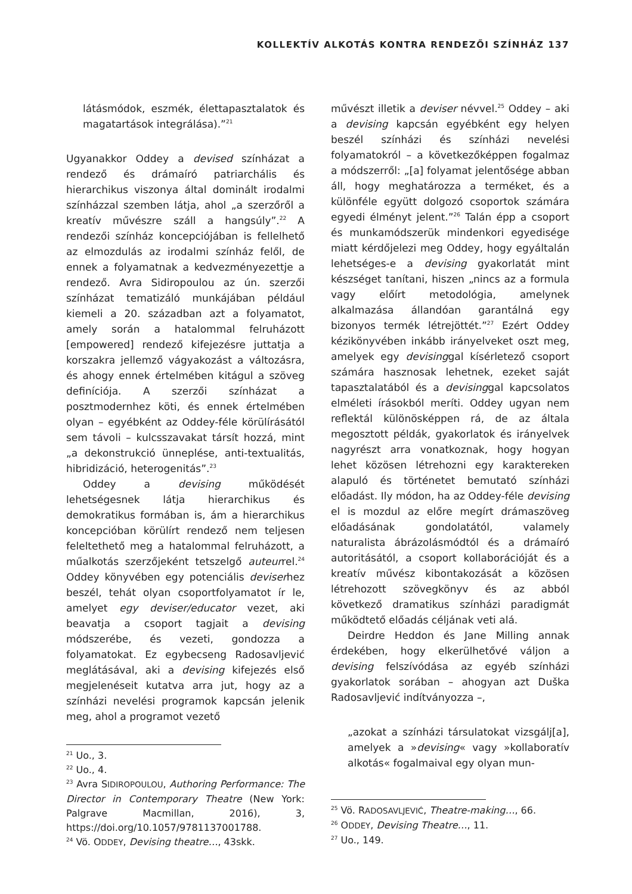KOLLEKTÍV ALKOTÁS KONTRA RENDEZŐI SZÍNHÁZ 137
látásmódok, eszmék, élettapasztalatok és magatartások integrálása).”<sup>21</sup>
Ugyanakkor Oddey a devised színházat a rendező és drámaíró patriarchális és hierarchikus viszonya által dominált irodalmi színházzal szemben látja, ahol „a szerzőről a kreatív művészre száll a hangsúly”.<sup>22</sup> A rendezői színház koncepciójában is fellelhető az elmozdulás az irodalmi színház felől, de ennek a folyamatnak a kedvezményezettje a rendező. Avra Sidiropoulou az ún. szerzői színházat tematizáló munkájában például kiemeli a 20. században azt a folyamatot, amely során a hatalommal felruházott [empowered] rendező kifejezésre juttatja a korszakra jellemző vágyakozást a változásra, és ahogy ennek értelmében kitágul a szöveg definíciója. A szerzői színházat a posztmodernhez köti, és ennek értelmében olyan – egyébként az Oddey-féle körülírásától sem távoli – kulcsszavakat társít hozzá, mint „a dekonstrukció ünneplése, anti-textualitás, hibridizáció, heterogenitás”.<sup>23</sup>
Oddey a devising működését lehetségesnek látja hierarchikus és demokratikus formában is, ám a hierarchikus koncepcióban körülírt rendező nem teljesen feleltethető meg a hatalommal felruházott, a műalkotás szerzőjeként tetszelgő auteurrel.<sup>24</sup> Oddey könyvében egy potenciális deviserhez beszél, tehát olyan csoportfolyamatot ír le, amelyet egy deviser/educator vezet, aki beavatja a csoport tagjait a devising módszerébe, és vezeti, gondozza a folyamatokat. Ez egybecseng Radosavljević meglátásával, aki a devising kifejezés első megjelenéseit kutatva arra jut, hogy az a színházi nevelési programok kapcsán jelenik meg, ahol a programot vezető
<sup>21</sup> Uo., 3.
<sup>22</sup> Uo., 4.
<sup>23</sup> Avra SIDIROPOULOU, Authoring Performance: The Director in Contemporary Theatre (New York: Palgrave Macmillan, 2016), 3, https://doi.org/10.1057/9781137001788.
<sup>24</sup> Vö. ODDEY, Devising theatre…, 43skk.
művészt illetik a deviser névvel.<sup>25</sup> Oddey – aki a devising kapcsán egyébként egy helyen beszél színházi és színházi nevelési folyamatokról – a következőképpen fogalmaz a módszerről: „[a] folyamat jelentősége abban áll, hogy meghatározza a terméket, és a különféle együtt dolgozó csoportok számára egyedi élményt jelent.”<sup>26</sup> Talán épp a csoport és munkamódszerük mindenkori egyedisége miatt kérdőjelezi meg Oddey, hogy egyáltalán lehetséges-e a devising gyakorlatát mint készséget tanítani, hiszen „nincs az a formula vagy előírt metodológia, amelynek alkalmazása állandóan garantálná egy bizonyos termék létrejöttét.”<sup>27</sup> Ezért Oddey kézikönyvében inkább irányelveket oszt meg, amelyek egy devisinggal kísérletező csoport számára hasznosak lehetnek, ezeket saját tapasztalatából és a devisinggal kapcsolatos elméleti írásokból meríti. Oddey ugyan nem reflektál különösképpen rá, de az általa megosztott példák, gyakorlatok és irányelvek nagyrészt arra vonatkoznak, hogy hogyan lehet közösen létrehozni egy karaktereken alapuló és történetet bemutató színházi előadást. Ily módon, ha az Oddey-féle devising el is mozdul az előre megírt drámaszöveg előadásának gondolatától, valamely naturalista ábrázolásmódtól és a drámaíró autoritásától, a csoport kollaborációját és a kreatív művész kibontakozását a közösen létrehozott szövegkönyv és az abból következő dramatikus színházi paradigmát működtető előadás céljának veti alá.
Deirdre Heddon és Jane Milling annak érdekében, hogy elkerülhetővé váljon a devising felszívódása az egyéb színházi gyakorlatok sorában – ahogyan azt Duška Radosavljević indítványozza –,
„azokat a színházi társulatokat vizsgálj[a], amelyek a »devising« vagy »kollaboratív alkotás« fogalmaival egy olyan mun-
<sup>25</sup> Vö. RADOSAVLJEVIĆ, Theatre-making…, 66.
<sup>26</sup> ODDEY, Devising Theatre…, 11.
<sup>27</sup> Uo., 149.